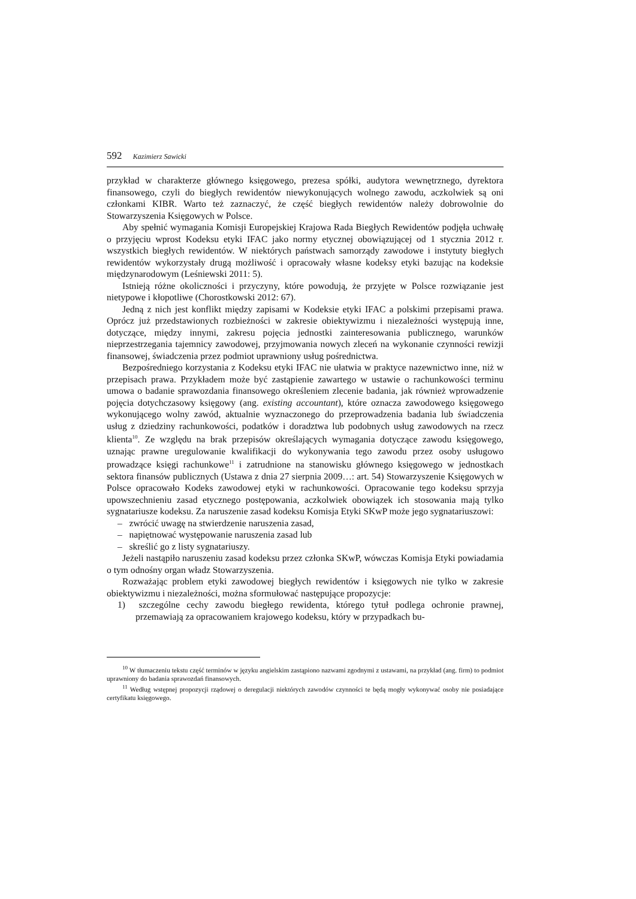592 Kazimierz Sawicki
przykład w charakterze głównego księgowego, prezesa spółki, audytora wewnętrznego, dyrektora finansowego, czyli do biegłych rewidentów niewykonujących wolnego zawodu, aczkolwiek są oni członkami KIBR. Warto też zaznaczyć, że część biegłych rewidentów należy dobrowolnie do Stowarzyszenia Księgowych w Polsce.
Aby spełnić wymagania Komisji Europejskiej Krajowa Rada Biegłych Rewidentów podjęła uchwałę o przyjęciu wprost Kodeksu etyki IFAC jako normy etycznej obowiązującej od 1 stycznia 2012 r. wszystkich biegłych rewidentów. W niektórych państwach samorządy zawodowe i instytuty biegłych rewidentów wykorzystały drugą możliwość i opracowały własne kodeksy etyki bazując na kodeksie międzynarodowym (Leśniewski 2011: 5).
Istnieją różne okoliczności i przyczyny, które powodują, że przyjęte w Polsce rozwiązanie jest nietypowe i kłopotliwe (Chorostkowski 2012: 67).
Jedną z nich jest konflikt między zapisami w Kodeksie etyki IFAC a polskimi przepisami prawa. Oprócz już przedstawionych rozbieżności w zakresie obiektywizmu i niezależności występują inne, dotyczące, między innymi, zakresu pojęcia jednostki zainteresowania publicznego, warunków nieprzestrzegania tajemnicy zawodowej, przyjmowania nowych zleceń na wykonanie czynności rewizji finansowej, świadczenia przez podmiot uprawniony usług pośrednictwa.
Bezpośredniego korzystania z Kodeksu etyki IFAC nie ułatwia w praktyce nazewnictwo inne, niż w przepisach prawa. Przykładem może być zastąpienie zawartego w ustawie o rachunkowości terminu umowa o badanie sprawozdania finansowego określeniem zlecenie badania, jak również wprowadzenie pojęcia dotychczasowy księgowy (ang. existing accountant), które oznacza zawodowego księgowego wykonującego wolny zawód, aktualnie wyznaczonego do przeprowadzenia badania lub świadczenia usług z dziedziny rachunkowości, podatków i doradztwa lub podobnych usług zawodowych na rzecz klienta<sup>10</sup>. Ze względu na brak przepisów określających wymagania dotyczące zawodu księgowego, uznając prawne uregulowanie kwalifikacji do wykonywania tego zawodu przez osoby usługowo prowadzące księgi rachunkowe<sup>11</sup> i zatrudnione na stanowisku głównego księgowego w jednostkach sektora finansów publicznych (Ustawa z dnia 27 sierpnia 2009…: art. 54) Stowarzyszenie Księgowych w Polsce opracowało Kodeks zawodowej etyki w rachunkowości. Opracowanie tego kodeksu sprzyja upowszechnieniu zasad etycznego postępowania, aczkolwiek obowiązek ich stosowania mają tylko sygnatariusze kodeksu. Za naruszenie zasad kodeksu Komisja Etyki SKwP może jego sygnatariuszowi:
– zwrócić uwagę na stwierdzenie naruszenia zasad,
– napiętnować występowanie naruszenia zasad lub
– skreślić go z listy sygnatariuszy.
Jeżeli nastąpiło naruszeniu zasad kodeksu przez członka SKwP, wówczas Komisja Etyki powiadamia o tym odnośny organ władz Stowarzyszenia.
Rozważając problem etyki zawodowej biegłych rewidentów i księgowych nie tylko w zakresie obiektywizmu i niezależności, można sformułować następujące propozycje:
1) szczególne cechy zawodu biegłego rewidenta, którego tytuł podlega ochronie prawnej, przemawiają za opracowaniem krajowego kodeksu, który w przypadkach bu-
<sup>10</sup> W tłumaczeniu tekstu część terminów w języku angielskim zastąpiono nazwami zgodnymi z ustawami, na przykład (ang. firm) to podmiot uprawniony do badania sprawozdań finansowych.
<sup>11</sup> Według wstępnej propozycji rządowej o deregulacji niektórych zawodów czynności te będą mogły wykonywać osoby nie posiadające certyfikatu księgowego.